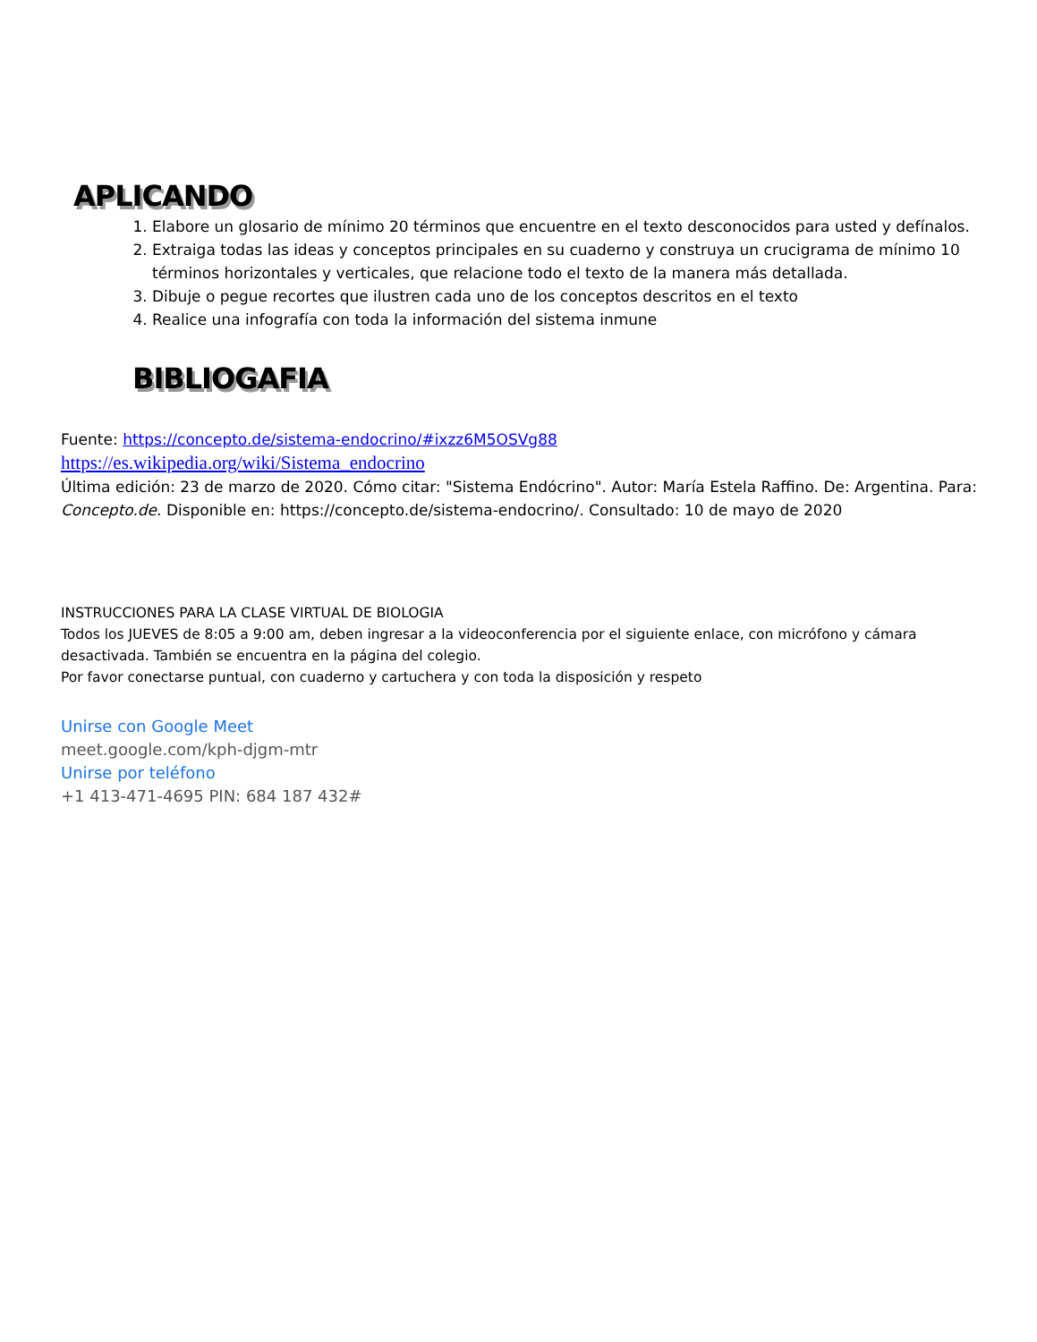APLICANDO
1. Elabore un glosario de mínimo 20 términos que encuentre en el texto desconocidos para usted y defínalos.
2. Extraiga todas las ideas y conceptos principales en su cuaderno y construya un crucigrama de mínimo 10 términos horizontales y verticales, que relacione todo el texto de la manera más detallada.
3. Dibuje o pegue recortes que ilustren cada uno de los conceptos descritos en el texto
4. Realice una infografía con toda la información del sistema inmune
BIBLIOGAFIA
Fuente: https://concepto.de/sistema-endocrino/#ixzz6M5OSVg88
https://es.wikipedia.org/wiki/Sistema_endocrino
Última edición: 23 de marzo de 2020. Cómo citar: "Sistema Endócrino". Autor: María Estela Raffino. De: Argentina. Para: Concepto.de. Disponible en: https://concepto.de/sistema-endocrino/. Consultado: 10 de mayo de 2020
INSTRUCCIONES PARA LA CLASE VIRTUAL DE BIOLOGIA
Todos los JUEVES de 8:05 a 9:00 am, deben ingresar a la videoconferencia por el siguiente enlace, con micrófono y cámara desactivada. También se encuentra en la página del colegio.
Por favor conectarse puntual, con cuaderno y cartuchera y con toda la disposición y respeto
Unirse con Google Meet
meet.google.com/kph-djgm-mtr
Unirse por teléfono
+1 413-471-4695 PIN: 684 187 432#